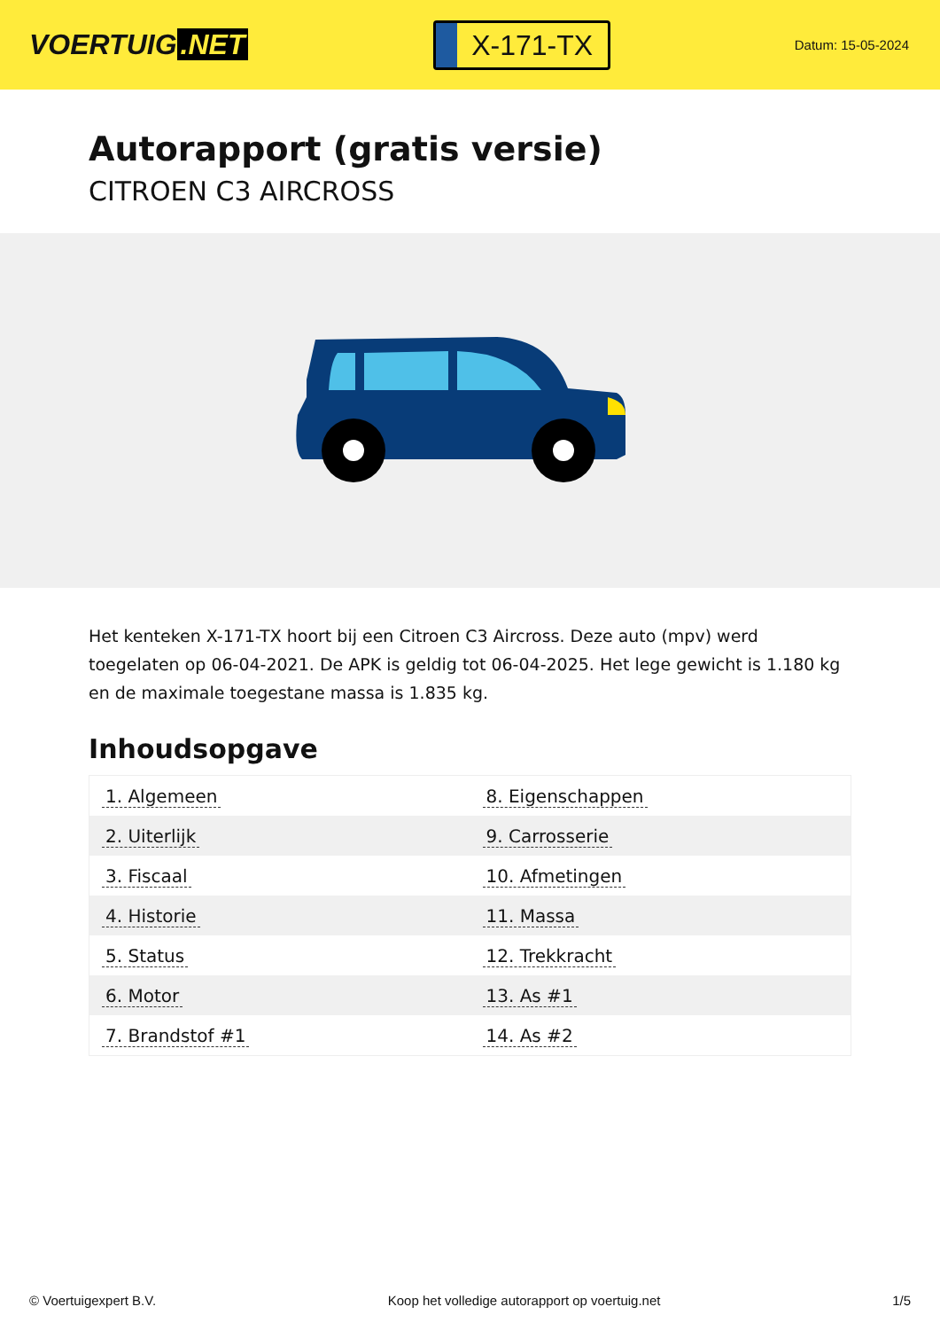VOERTUIG.NET
X-171-TX
Datum: 15-05-2024
Autorapport (gratis versie)
CITROEN C3 AIRCROSS
Het kenteken X-171-TX hoort bij een Citroen C3 Aircross. Deze auto (mpv) werd toegelaten op 06-04-2021. De APK is geldig tot 06-04-2025. Het lege gewicht is 1.180 kg en de maximale toegestane massa is 1.835 kg.
Inhoudsopgave
| 1. Algemeen | 8. Eigenschappen |
| 2. Uiterlijk | 9. Carrosserie |
| 3. Fiscaal | 10. Afmetingen |
| 4. Historie | 11. Massa |
| 5. Status | 12. Trekkracht |
| 6. Motor | 13. As #1 |
| 7. Brandstof #1 | 14. As #2 |
© Voertuigexpert B.V. Koop het volledige autorapport op voertuig.net 1/5